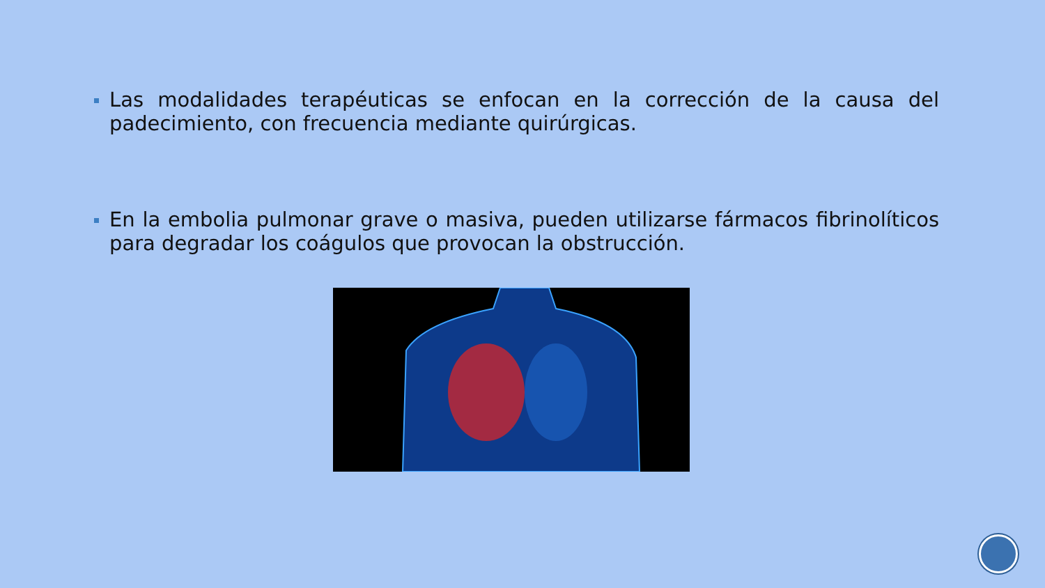Las modalidades terapéuticas se enfocan en la corrección de la causa del padecimiento, con frecuencia mediante quirúrgicas.
En la embolia pulmonar grave o masiva, pueden utilizarse fármacos fibrinolíticos para degradar los coágulos que provocan la obstrucción.